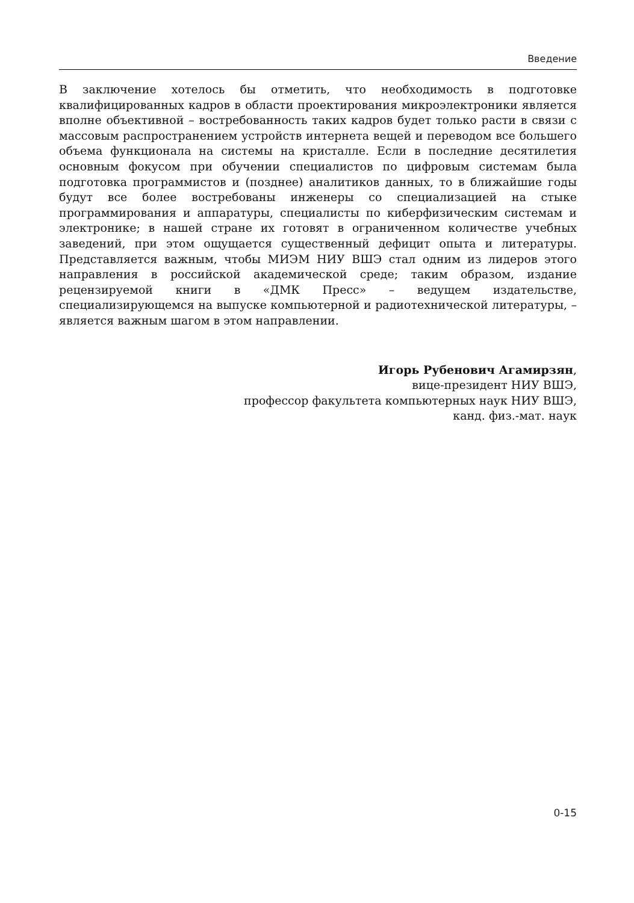Введение
В заключение хотелось бы отметить, что необходимость в подготовке квалифицированных кадров в области проектирования микроэлектроники является вполне объективной – востребованность таких кадров будет только расти в связи с массовым распространением устройств интернета вещей и переводом все большего объема функционала на системы на кристалле. Если в последние десятилетия основным фокусом при обучении специалистов по цифровым системам была подготовка программистов и (позднее) аналитиков данных, то в ближайшие годы будут все более востребованы инженеры со специализацией на стыке программирования и аппаратуры, специалисты по киберфизическим системам и электронике; в нашей стране их готовят в ограниченном количестве учебных заведений, при этом ощущается существенный дефицит опыта и литературы. Представляется важным, чтобы МИЭМ НИУ ВШЭ стал одним из лидеров этого направления в российской академической среде; таким образом, издание рецензируемой книги в «ДМК Пресс» – ведущем издательстве, специализирующемся на выпуске компьютерной и радиотехнической литературы, – является важным шагом в этом направлении.
Игорь Рубенович Агамирзян,
вице-президент НИУ ВШЭ,
профессор факультета компьютерных наук НИУ ВШЭ,
канд. физ.-мат. наук
0-15